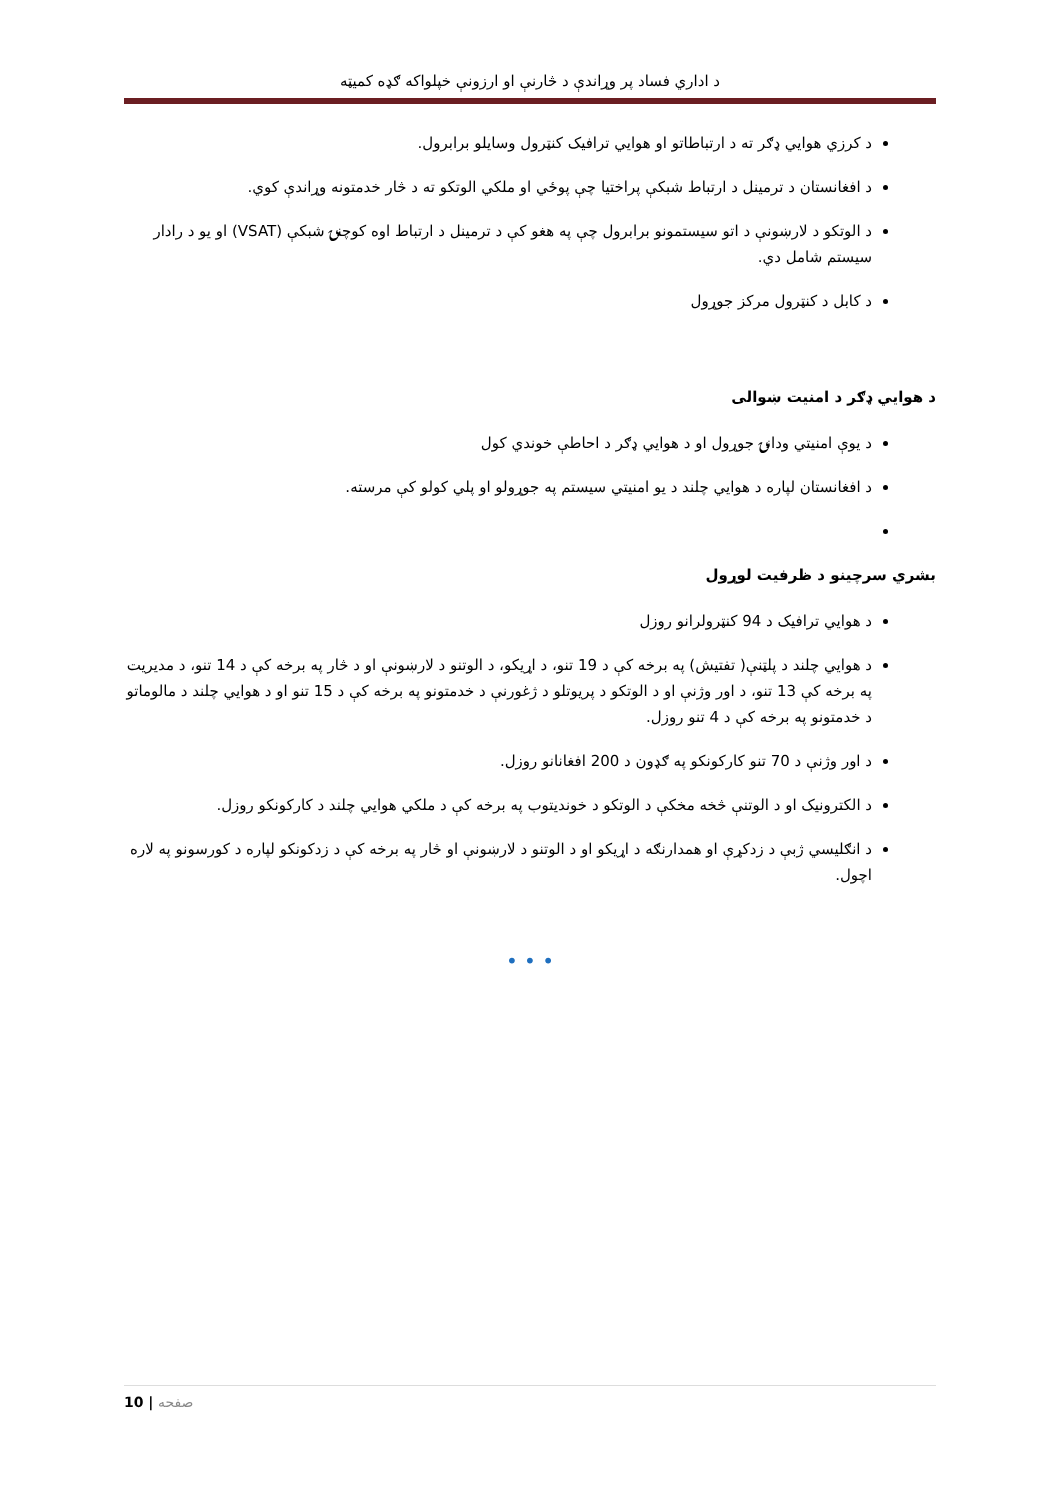د اداري فساد پر وړاندې د څارنې او ارزونې خپلواکه ګډه کمیټه
د کرزي هوايي ډګر ته د ارتباطاتو او هوايي ترافیک کنټرول وسایلو برابرول.
د افغانستان د ترمینل د ارتباط شبکې پراختیا چې پوځي او ملکي الوتکو ته د څار خدمتونه وړاندې کوي.
د الوتکو د لارښونې د اتو سیستمونو برابرول چې په هغو کې د ترمینل د ارتباط اوه کوچنۍ شبکې (VSAT) او یو د رادار سیستم شامل دي.
د کابل د کنټرول مرکز جوړول
د هوايي ډګر د امنیت ښوالی
د یوې امنیتي ودانۍ جوړول او د هوايي ډګر د احاطې خوندي کول
د افغانستان لپاره د هوايي چلند د یو امنیتي سیستم په جوړولو او پلي کولو کې مرسته.
بشري سرچینو د ظرفیت لوړول
د هوايي ترافیک د 94 کنټرولرانو روزل
د هوايي چلند د پلټنې( تفتیش) په برخه کې د 19 تنو، د اړیکو، د الوتنو د لارښونې او د څار په برخه کې د 14 تنو، د مدیریت په برخه کې 13 تنو، د اور وژنې او د الوتکو د پریوتلو د ژغورنې د خدمتونو په برخه کې د 15 تنو او د هوايي چلند د مالوماتو د خدمتونو په برخه کې د 4 تنو روزل.
د اور وژنې د 70 تنو کارکونکو په ګډون د 200 افغانانو روزل.
د الکترونیک او د الوتنې څخه مخکې د الوتکو د خوندیتوب په برخه کې د ملکي هوايي چلند د کارکونکو روزل.
د انګلیسي ژبې د زدکړې او همدارنګه د اړیکو او د الوتنو د لارښونې او څار په برخه کې د زدکونکو لپاره د کورسونو په لاره اچول.
• • •
10 | صفحه